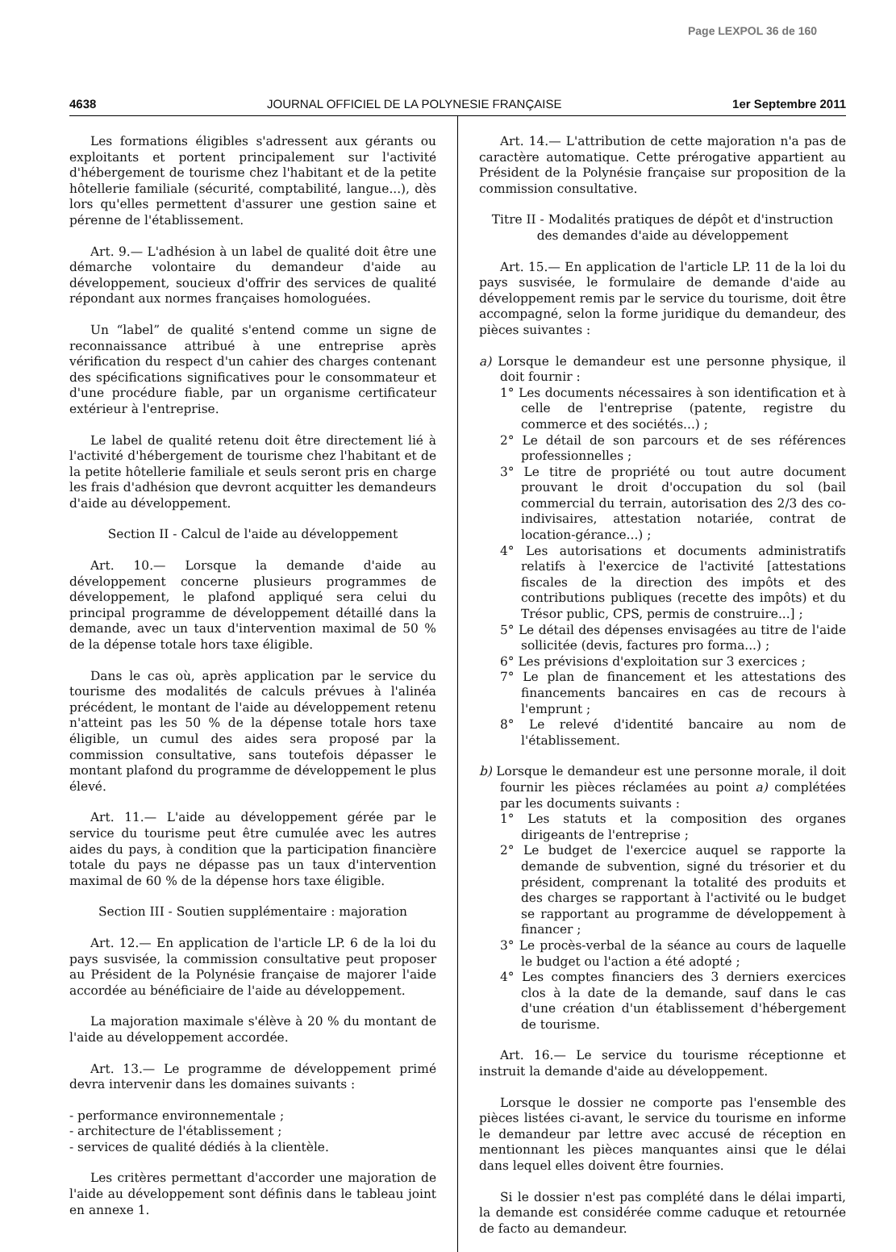Page LEXPOL 36 de 160
4638 JOURNAL OFFICIEL DE LA POLYNESIE FRANÇAISE 1er Septembre 2011
Les formations éligibles s'adressent aux gérants ou exploitants et portent principalement sur l'activité d'hébergement de tourisme chez l'habitant et de la petite hôtellerie familiale (sécurité, comptabilité, langue...), dès lors qu'elles permettent d'assurer une gestion saine et pérenne de l'établissement.
Art. 9.— L'adhésion à un label de qualité doit être une démarche volontaire du demandeur d'aide au développement, soucieux d'offrir des services de qualité répondant aux normes françaises homologuées.
Un “label” de qualité s'entend comme un signe de reconnaissance attribué à une entreprise après vérification du respect d'un cahier des charges contenant des spécifications significatives pour le consommateur et d'une procédure fiable, par un organisme certificateur extérieur à l'entreprise.
Le label de qualité retenu doit être directement lié à l'activité d'hébergement de tourisme chez l'habitant et de la petite hôtellerie familiale et seuls seront pris en charge les frais d'adhésion que devront acquitter les demandeurs d'aide au développement.
Section II - Calcul de l'aide au développement
Art. 10.— Lorsque la demande d'aide au développement concerne plusieurs programmes de développement, le plafond appliqué sera celui du principal programme de développement détaillé dans la demande, avec un taux d'intervention maximal de 50 % de la dépense totale hors taxe éligible.
Dans le cas où, après application par le service du tourisme des modalités de calculs prévues à l'alinéa précédent, le montant de l'aide au développement retenu n'atteint pas les 50 % de la dépense totale hors taxe éligible, un cumul des aides sera proposé par la commission consultative, sans toutefois dépasser le montant plafond du programme de développement le plus élevé.
Art. 11.— L'aide au développement gérée par le service du tourisme peut être cumulée avec les autres aides du pays, à condition que la participation financière totale du pays ne dépasse pas un taux d'intervention maximal de 60 % de la dépense hors taxe éligible.
Section III - Soutien supplémentaire : majoration
Art. 12.— En application de l'article LP. 6 de la loi du pays susvisée, la commission consultative peut proposer au Président de la Polynésie française de majorer l'aide accordée au bénéficiaire de l'aide au développement.
La majoration maximale s'élève à 20 % du montant de l'aide au développement accordée.
Art. 13.— Le programme de développement primé devra intervenir dans les domaines suivants :
- performance environnementale ;
- architecture de l'établissement ;
- services de qualité dédiés à la clientèle.
Les critères permettant d'accorder une majoration de l'aide au développement sont définis dans le tableau joint en annexe 1.
Art. 14.— L'attribution de cette majoration n'a pas de caractère automatique. Cette prérogative appartient au Président de la Polynésie française sur proposition de la commission consultative.
Titre II - Modalités pratiques de dépôt et d'instruction
des demandes d'aide au développement
Art. 15.— En application de l'article LP. 11 de la loi du pays susvisée, le formulaire de demande d'aide au développement remis par le service du tourisme, doit être accompagné, selon la forme juridique du demandeur, des pièces suivantes :
a) Lorsque le demandeur est une personne physique, il doit fournir :
1° Les documents nécessaires à son identification et à celle de l'entreprise (patente, registre du commerce et des sociétés...) ;
2° Le détail de son parcours et de ses références professionnelles ;
3° Le titre de propriété ou tout autre document prouvant le droit d'occupation du sol (bail commercial du terrain, autorisation des 2/3 des co-indivisaires, attestation notariée, contrat de location-gérance...) ;
4° Les autorisations et documents administratifs relatifs à l'exercice de l'activité [attestations fiscales de la direction des impôts et des contributions publiques (recette des impôts) et du Trésor public, CPS, permis de construire...] ;
5° Le détail des dépenses envisagées au titre de l'aide sollicitée (devis, factures pro forma...) ;
6° Les prévisions d'exploitation sur 3 exercices ;
7° Le plan de financement et les attestations des financements bancaires en cas de recours à l'emprunt ;
8° Le relevé d'identité bancaire au nom de l'établissement.
b) Lorsque le demandeur est une personne morale, il doit fournir les pièces réclamées au point a) complétées par les documents suivants :
1° Les statuts et la composition des organes dirigeants de l'entreprise ;
2° Le budget de l'exercice auquel se rapporte la demande de subvention, signé du trésorier et du président, comprenant la totalité des produits et des charges se rapportant à l'activité ou le budget se rapportant au programme de développement à financer ;
3° Le procès-verbal de la séance au cours de laquelle le budget ou l'action a été adopté ;
4° Les comptes financiers des 3 derniers exercices clos à la date de la demande, sauf dans le cas d'une création d'un établissement d'hébergement de tourisme.
Art. 16.— Le service du tourisme réceptionne et instruit la demande d'aide au développement.
Lorsque le dossier ne comporte pas l'ensemble des pièces listées ci-avant, le service du tourisme en informe le demandeur par lettre avec accusé de réception en mentionnant les pièces manquantes ainsi que le délai dans lequel elles doivent être fournies.
Si le dossier n'est pas complété dans le délai imparti, la demande est considérée comme caduque et retournée de facto au demandeur.